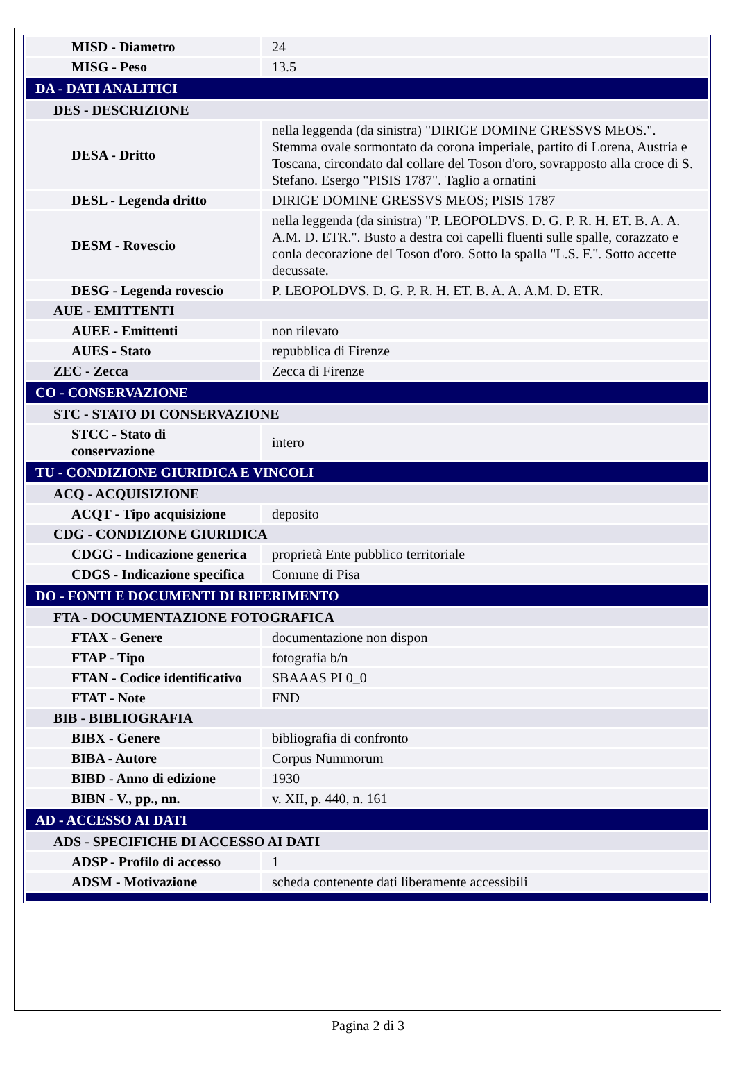| MISD - Diametro | 24 |
| MISG - Peso | 13.5 |
| DA - DATI ANALITICI | |
| DES - DESCRIZIONE | |
| DESA - Dritto | nella leggenda (da sinistra) "DIRIGE DOMINE GRESSVS MEOS.". Stemma ovale sormontato da corona imperiale, partito di Lorena, Austria e Toscana, circondato dal collare del Toson d'oro, sovrapposto alla croce di S. Stefano. Esergo "PISIS 1787". Taglio a ornatini |
| DESL - Legenda dritto | DIRIGE DOMINE GRESSVS MEOS; PISIS 1787 |
| DESM - Rovescio | nella leggenda (da sinistra) "P. LEOPOLDVS. D. G. P. R. H. ET. B. A. A. A.M. D. ETR.". Busto a destra coi capelli fluenti sulle spalle, corazzato e conla decorazione del Toson d'oro. Sotto la spalla "L.S. F.". Sotto accette decussate. |
| DESG - Legenda rovescio | P. LEOPOLDVS. D. G. P. R. H. ET. B. A. A. A.M. D. ETR. |
| AUE - EMITTENTI | |
| AUEE - Emittenti | non rilevato |
| AUES - Stato | repubblica di Firenze |
| ZEC - Zecca | Zecca di Firenze |
| CO - CONSERVAZIONE | |
| STC - STATO DI CONSERVAZIONE | |
| STCC - Stato di conservazione | intero |
| TU - CONDIZIONE GIURIDICA E VINCOLI | |
| ACQ - ACQUISIZIONE | |
| ACQT - Tipo acquisizione | deposito |
| CDG - CONDIZIONE GIURIDICA | |
| CDGG - Indicazione generica | proprietà Ente pubblico territoriale |
| CDGS - Indicazione specifica | Comune di Pisa |
| DO - FONTI E DOCUMENTI DI RIFERIMENTO | |
| FTA - DOCUMENTAZIONE FOTOGRAFICA | |
| FTAX - Genere | documentazione non dispon |
| FTAP - Tipo | fotografia b/n |
| FTAN - Codice identificativo | SBAAAS PI 0_0 |
| FTAT - Note | FND |
| BIB - BIBLIOGRAFIA | |
| BIBX - Genere | bibliografia di confronto |
| BIBA - Autore | Corpus Nummorum |
| BIBD - Anno di edizione | 1930 |
| BIBN - V., pp., nn. | v. XII, p. 440, n. 161 |
| AD - ACCESSO AI DATI | |
| ADS - SPECIFICHE DI ACCESSO AI DATI | |
| ADSP - Profilo di accesso | 1 |
| ADSM - Motivazione | scheda contenente dati liberamente accessibili |
Pagina 2 di 3